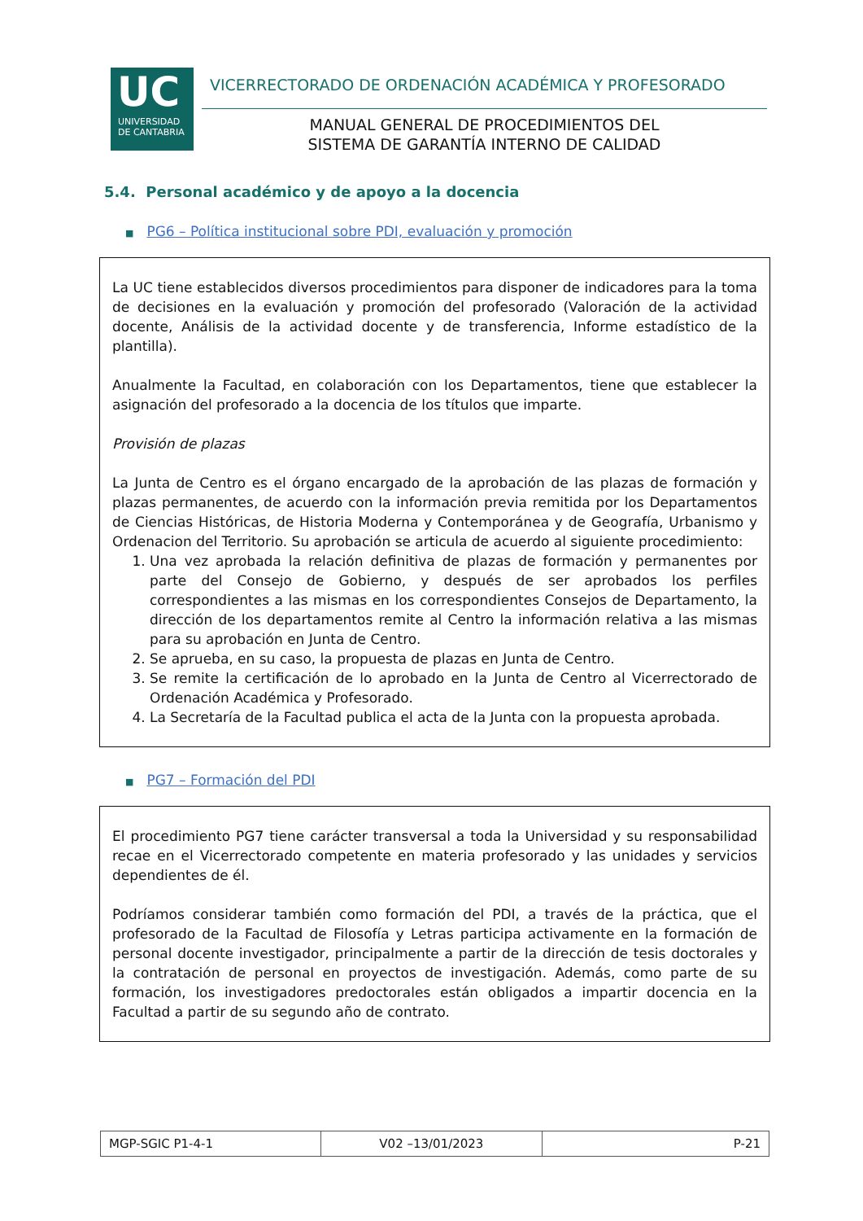UC
UNIVERSIDAD
DE CANTABRIA
VICERRECTORADO DE ORDENACIÓN ACADÉMICA Y PROFESORADO
MANUAL GENERAL DE PROCEDIMIENTOS DEL
SISTEMA DE GARANTÍA INTERNO DE CALIDAD
5.4. Personal académico y de apoyo a la docencia
■ PG6 – Política institucional sobre PDI, evaluación y promoción
La UC tiene establecidos diversos procedimientos para disponer de indicadores para la toma de decisiones en la evaluación y promoción del profesorado (Valoración de la actividad docente, Análisis de la actividad docente y de transferencia, Informe estadístico de la plantilla).
Anualmente la Facultad, en colaboración con los Departamentos, tiene que establecer la asignación del profesorado a la docencia de los títulos que imparte.
Provisión de plazas
La Junta de Centro es el órgano encargado de la aprobación de las plazas de formación y plazas permanentes, de acuerdo con la información previa remitida por los Departamentos de Ciencias Históricas, de Historia Moderna y Contemporánea y de Geografía, Urbanismo y Ordenacion del Territorio. Su aprobación se articula de acuerdo al siguiente procedimiento:
1. Una vez aprobada la relación definitiva de plazas de formación y permanentes por parte del Consejo de Gobierno, y después de ser aprobados los perfiles correspondientes a las mismas en los correspondientes Consejos de Departamento, la dirección de los departamentos remite al Centro la información relativa a las mismas para su aprobación en Junta de Centro.
2. Se aprueba, en su caso, la propuesta de plazas en Junta de Centro.
3. Se remite la certificación de lo aprobado en la Junta de Centro al Vicerrectorado de Ordenación Académica y Profesorado.
4. La Secretaría de la Facultad publica el acta de la Junta con la propuesta aprobada.
■ PG7 – Formación del PDI
El procedimiento PG7 tiene carácter transversal a toda la Universidad y su responsabilidad recae en el Vicerrectorado competente en materia profesorado y las unidades y servicios dependientes de él.
Podríamos considerar también como formación del PDI, a través de la práctica, que el profesorado de la Facultad de Filosofía y Letras participa activamente en la formación de personal docente investigador, principalmente a partir de la dirección de tesis doctorales y la contratación de personal en proyectos de investigación. Además, como parte de su formación, los investigadores predoctorales están obligados a impartir docencia en la Facultad a partir de su segundo año de contrato.
| MGP-SGIC P1-4-1 | V02 –13/01/2023 | P-21 |